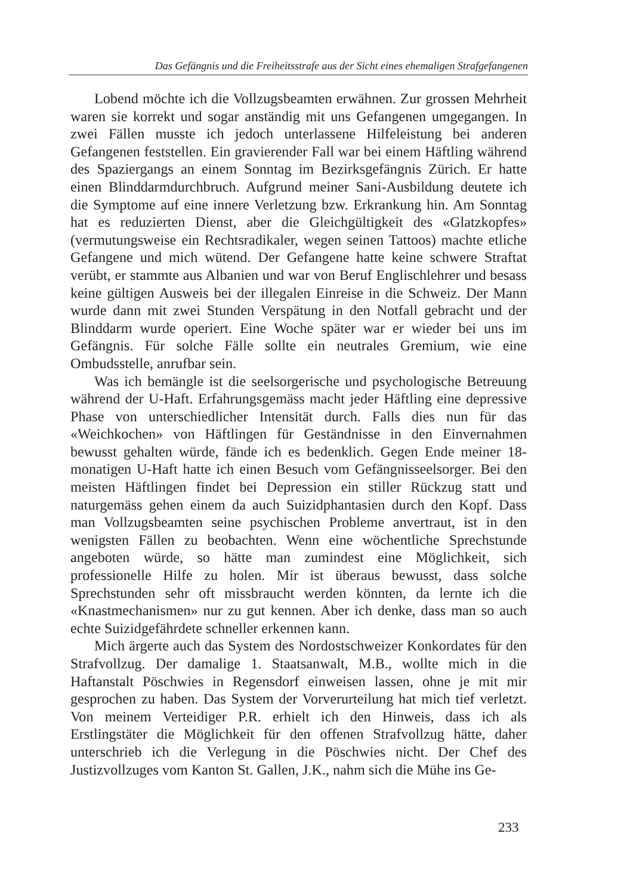Das Gefängnis und die Freiheitsstrafe aus der Sicht eines ehemaligen Strafgefangenen
Lobend möchte ich die Vollzugsbeamten erwähnen. Zur grossen Mehrheit waren sie korrekt und sogar anständig mit uns Gefangenen umgegangen. In zwei Fällen musste ich jedoch unterlassene Hilfeleistung bei anderen Gefangenen feststellen. Ein gravierender Fall war bei einem Häftling während des Spaziergangs an einem Sonntag im Bezirksgefängnis Zürich. Er hatte einen Blinddarmdurchbruch. Aufgrund meiner Sani-Ausbildung deutete ich die Symptome auf eine innere Verletzung bzw. Erkrankung hin. Am Sonntag hat es reduzierten Dienst, aber die Gleichgültigkeit des «Glatzkopfes» (vermutungsweise ein Rechtsradikaler, wegen seinen Tattoos) machte etliche Gefangene und mich wütend. Der Gefangene hatte keine schwere Straftat verübt, er stammte aus Albanien und war von Beruf Englischlehrer und besass keine gültigen Ausweis bei der illegalen Einreise in die Schweiz. Der Mann wurde dann mit zwei Stunden Verspätung in den Notfall gebracht und der Blinddarm wurde operiert. Eine Woche später war er wieder bei uns im Gefängnis. Für solche Fälle sollte ein neutrales Gremium, wie eine Ombudsstelle, anrufbar sein.
Was ich bemängle ist die seelsorgerische und psychologische Betreuung während der U-Haft. Erfahrungsgemäss macht jeder Häftling eine depressive Phase von unterschiedlicher Intensität durch. Falls dies nun für das «Weichkochen» von Häftlingen für Geständnisse in den Einvernahmen bewusst gehalten würde, fände ich es bedenklich. Gegen Ende meiner 18-monatigen U-Haft hatte ich einen Besuch vom Gefängnisseelsorger. Bei den meisten Häftlingen findet bei Depression ein stiller Rückzug statt und naturgemäss gehen einem da auch Suizidphantasien durch den Kopf. Dass man Vollzugsbeamten seine psychischen Probleme anvertraut, ist in den wenigsten Fällen zu beobachten. Wenn eine wöchentliche Sprechstunde angeboten würde, so hätte man zumindest eine Möglichkeit, sich professionelle Hilfe zu holen. Mir ist überaus bewusst, dass solche Sprechstunden sehr oft missbraucht werden könnten, da lernte ich die «Knastmechanismen» nur zu gut kennen. Aber ich denke, dass man so auch echte Suizidgefährdete schneller erkennen kann.
Mich ärgerte auch das System des Nordostschweizer Konkordates für den Strafvollzug. Der damalige 1. Staatsanwalt, M.B., wollte mich in die Haftanstalt Pöschwies in Regensdorf einweisen lassen, ohne je mit mir gesprochen zu haben. Das System der Vorverurteilung hat mich tief verletzt. Von meinem Verteidiger P.R. erhielt ich den Hinweis, dass ich als Erstlingstäter die Möglichkeit für den offenen Strafvollzug hätte, daher unterschrieb ich die Verlegung in die Pöschwies nicht. Der Chef des Justizvollzuges vom Kanton St. Gallen, J.K., nahm sich die Mühe ins Ge-
233